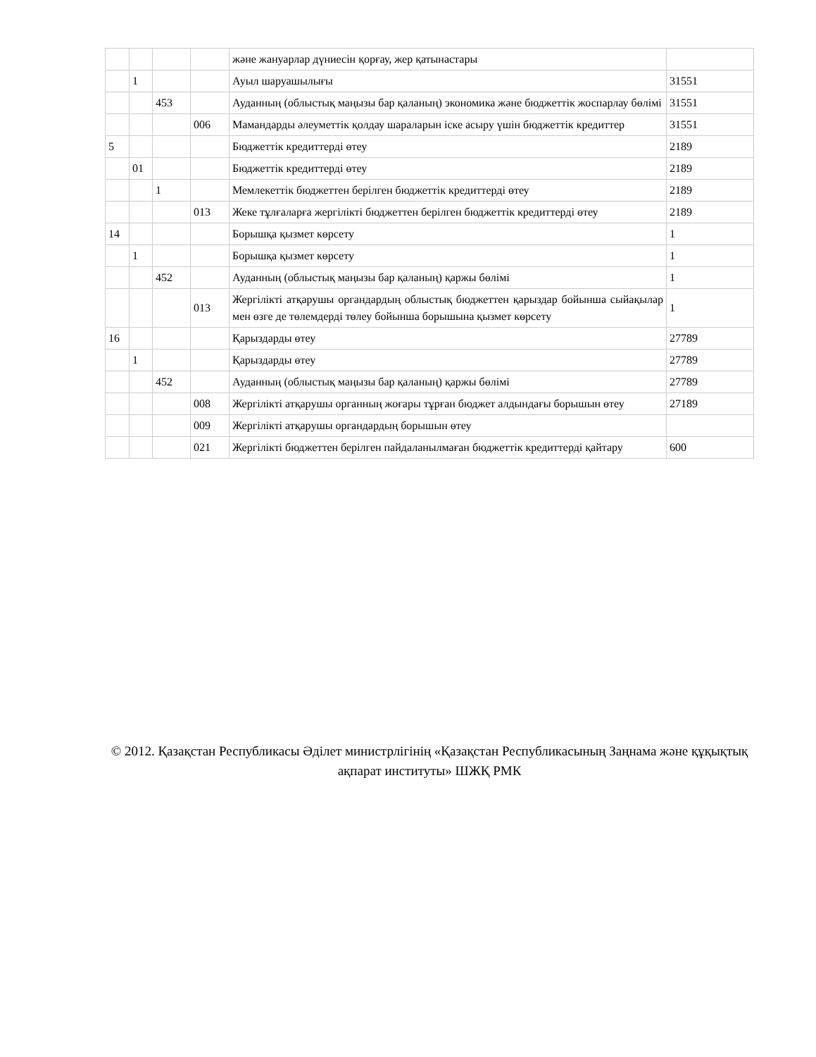| | | | | және жануарлар дүниесін қорғау, жер қатынастары | |
| | 1 | | | Ауыл шаруашылығы | 31551 |
| | | 453 | | Ауданның (облыстық маңызы бар қаланың) экономика және бюджеттік жоспарлау бөлімі | 31551 |
| | | | 006 | Мамандарды әлеуметтік қолдау шараларын іске асыру үшін бюджеттік кредиттер | 31551 |
| 5 | | | | Бюджеттік кредиттерді өтеу | 2189 |
| | 01 | | | Бюджеттік кредиттерді өтеу | 2189 |
| | | 1 | | Мемлекеттік бюджеттен берілген бюджеттік кредиттерді өтеу | 2189 |
| | | | 013 | Жеке тұлғаларға жергілікті бюджеттен берілген бюджеттік кредиттерді өтеу | 2189 |
| 14 | | | | Борышқа қызмет көрсету | 1 |
| | 1 | | | Борышқа қызмет көрсету | 1 |
| | | 452 | | Ауданның (облыстық маңызы бар қаланың) қаржы бөлімі | 1 |
| | | | 013 | Жергілікті атқарушы органдардың облыстық бюджеттен қарыздар бойынша сыйақылар мен өзге де төлемдерді төлеу бойынша борышына қызмет көрсету | 1 |
| 16 | | | | Қарыздарды өтеу | 27789 |
| | 1 | | | Қарыздарды өтеу | 27789 |
| | | 452 | | Ауданның (облыстық маңызы бар қаланың) қаржы бөлімі | 27789 |
| | | | 008 | Жергілікті атқарушы органның жоғары тұрған бюджет алдындағы борышын өтеу | 27189 |
| | | | 009 | Жергілікті атқарушы органдардың борышын өтеу | |
| | | | 021 | Жергілікті бюджеттен берілген пайдаланылмаған бюджеттік кредиттерді қайтару | 600 |
© 2012. Қазақстан Республикасы Әділет министрлігінің «Қазақстан Республикасының Заңнама және құқықтық ақпарат институты» ШЖҚ РМК